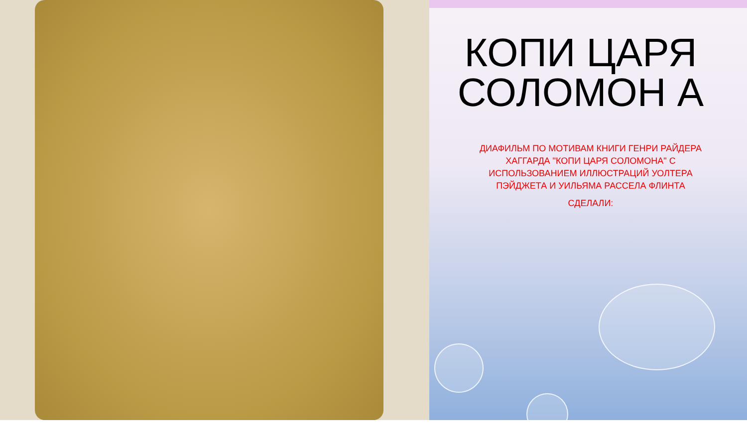КОПИ ЦАРЯ СОЛОМОН А
ДИАФИЛЬМ ПО МОТИВАМ КНИГИ ГЕНРИ РАЙДЕРА ХАГГАРДА "КОПИ ЦАРЯ СОЛОМОНА" С ИСПОЛЬЗОВАНИЕМ ИЛЛЮСТРАЦИЙ УОЛТЕРА ПЭЙДЖЕТА И УИЛЬЯМА РАССЕЛА ФЛИНТА
СДЕЛАЛИ: